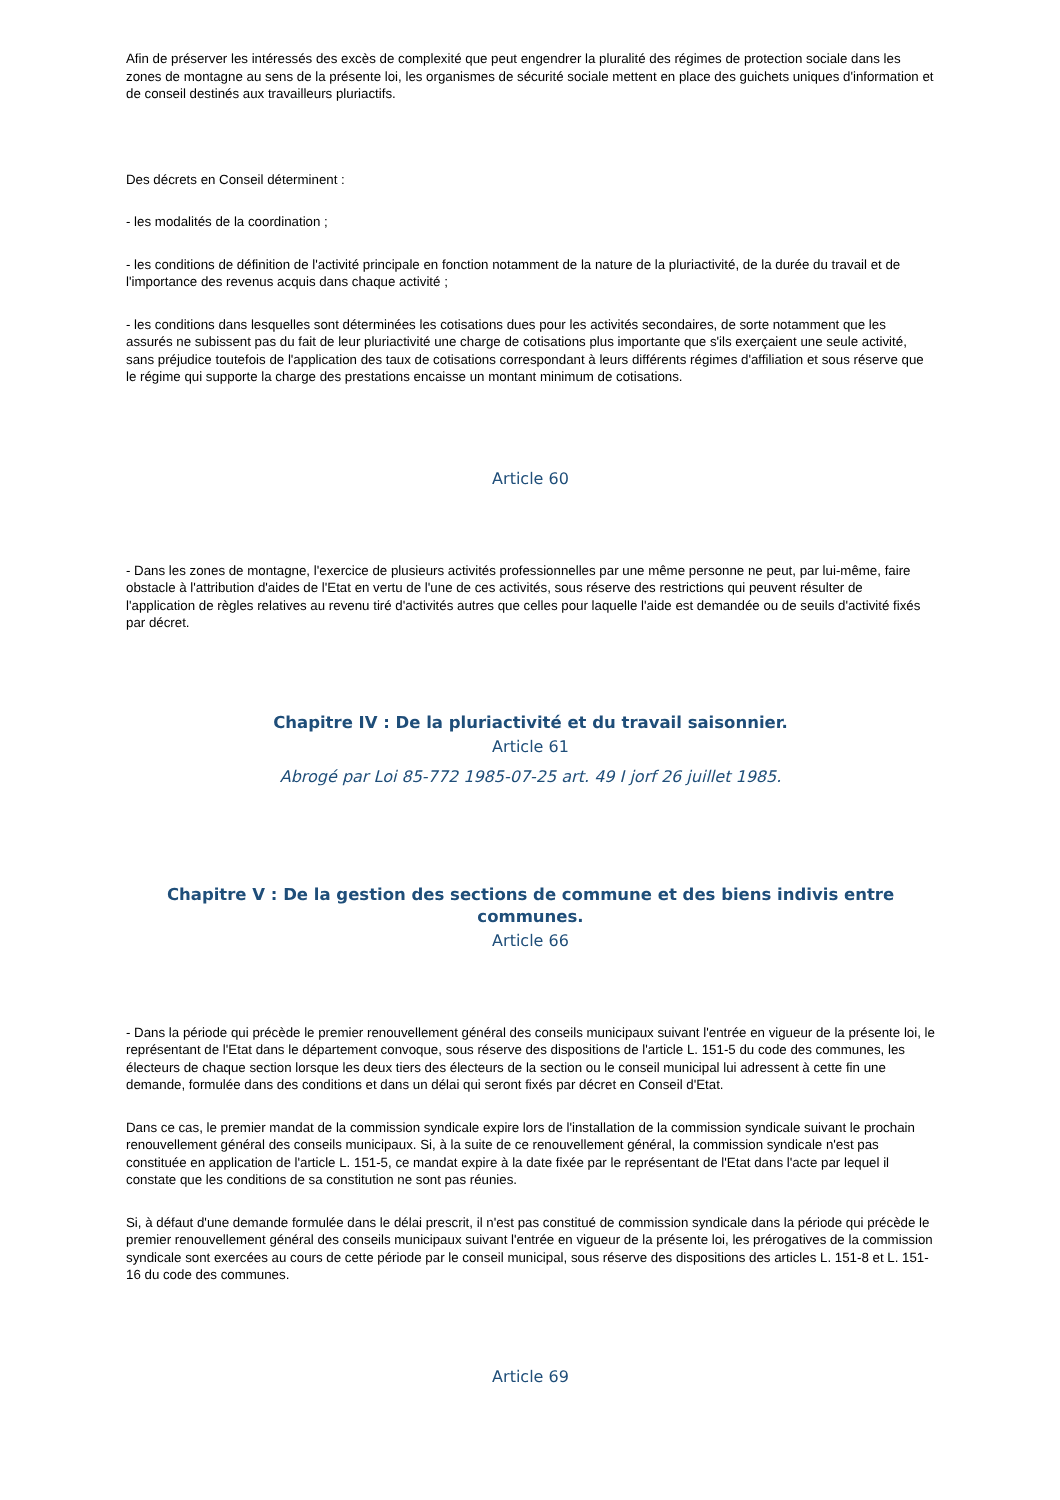Afin de préserver les intéressés des excès de complexité que peut engendrer la pluralité des régimes de protection sociale dans les zones de montagne au sens de la présente loi, les organismes de sécurité sociale mettent en place des guichets uniques d'information et de conseil destinés aux travailleurs pluriactifs.
Des décrets en Conseil déterminent :
- les modalités de la coordination ;
- les conditions de définition de l'activité principale en fonction notamment de la nature de la pluriactivité, de la durée du travail et de l'importance des revenus acquis dans chaque activité ;
- les conditions dans lesquelles sont déterminées les cotisations dues pour les activités secondaires, de sorte notamment que les assurés ne subissent pas du fait de leur pluriactivité une charge de cotisations plus importante que s'ils exerçaient une seule activité, sans préjudice toutefois de l'application des taux de cotisations correspondant à leurs différents régimes d'affiliation et sous réserve que le régime qui supporte la charge des prestations encaisse un montant minimum de cotisations.
Article 60
- Dans les zones de montagne, l'exercice de plusieurs activités professionnelles par une même personne ne peut, par lui-même, faire obstacle à l'attribution d'aides de l'Etat en vertu de l'une de ces activités, sous réserve des restrictions qui peuvent résulter de l'application de règles relatives au revenu tiré d'activités autres que celles pour laquelle l'aide est demandée ou de seuils d'activité fixés par décret.
Chapitre IV : De la pluriactivité et du travail saisonnier.
Article 61
Abrogé par Loi 85-772 1985-07-25 art. 49 I jorf 26 juillet 1985.
Chapitre V : De la gestion des sections de commune et des biens indivis entre communes.
Article 66
- Dans la période qui précède le premier renouvellement général des conseils municipaux suivant l'entrée en vigueur de la présente loi, le représentant de l'Etat dans le département convoque, sous réserve des dispositions de l'article L. 151-5 du code des communes, les électeurs de chaque section lorsque les deux tiers des électeurs de la section ou le conseil municipal lui adressent à cette fin une demande, formulée dans des conditions et dans un délai qui seront fixés par décret en Conseil d'Etat.
Dans ce cas, le premier mandat de la commission syndicale expire lors de l'installation de la commission syndicale suivant le prochain renouvellement général des conseils municipaux. Si, à la suite de ce renouvellement général, la commission syndicale n'est pas constituée en application de l'article L. 151-5, ce mandat expire à la date fixée par le représentant de l'Etat dans l'acte par lequel il constate que les conditions de sa constitution ne sont pas réunies.
Si, à défaut d'une demande formulée dans le délai prescrit, il n'est pas constitué de commission syndicale dans la période qui précède le premier renouvellement général des conseils municipaux suivant l'entrée en vigueur de la présente loi, les prérogatives de la commission syndicale sont exercées au cours de cette période par le conseil municipal, sous réserve des dispositions des articles L. 151-8 et L. 151-16 du code des communes.
Article 69